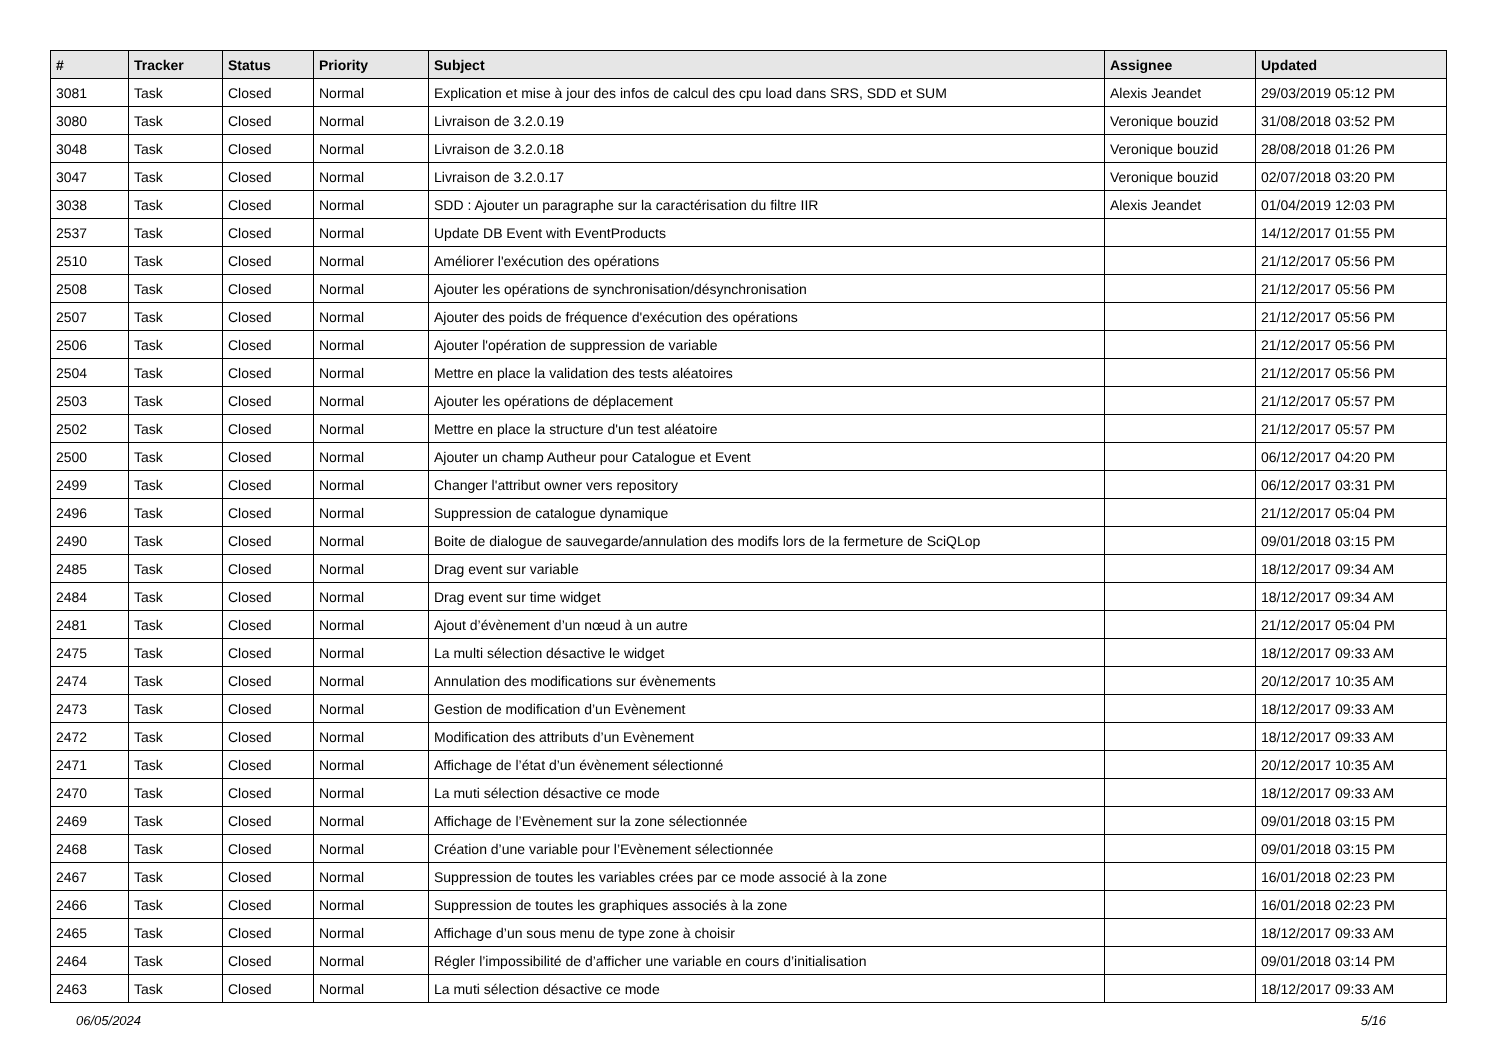| # | Tracker | Status | Priority | Subject | Assignee | Updated |
| --- | --- | --- | --- | --- | --- | --- |
| 3081 | Task | Closed | Normal | Explication et mise à jour des infos de calcul des cpu load dans SRS, SDD et SUM | Alexis Jeandet | 29/03/2019 05:12 PM |
| 3080 | Task | Closed | Normal | Livraison de 3.2.0.19 | Veronique bouzid | 31/08/2018 03:52 PM |
| 3048 | Task | Closed | Normal | Livraison de 3.2.0.18 | Veronique bouzid | 28/08/2018 01:26 PM |
| 3047 | Task | Closed | Normal | Livraison de 3.2.0.17 | Veronique bouzid | 02/07/2018 03:20 PM |
| 3038 | Task | Closed | Normal | SDD : Ajouter un paragraphe sur la caractérisation du filtre IIR | Alexis Jeandet | 01/04/2019 12:03 PM |
| 2537 | Task | Closed | Normal | Update DB Event with EventProducts | | 14/12/2017 01:55 PM |
| 2510 | Task | Closed | Normal | Améliorer l'exécution des opérations | | 21/12/2017 05:56 PM |
| 2508 | Task | Closed | Normal | Ajouter les opérations de synchronisation/désynchronisation | | 21/12/2017 05:56 PM |
| 2507 | Task | Closed | Normal | Ajouter des poids de fréquence d'exécution des opérations | | 21/12/2017 05:56 PM |
| 2506 | Task | Closed | Normal | Ajouter l'opération de suppression de variable | | 21/12/2017 05:56 PM |
| 2504 | Task | Closed | Normal | Mettre en place la validation des tests aléatoires | | 21/12/2017 05:56 PM |
| 2503 | Task | Closed | Normal | Ajouter les opérations de déplacement | | 21/12/2017 05:57 PM |
| 2502 | Task | Closed | Normal | Mettre en place la structure d'un test aléatoire | | 21/12/2017 05:57 PM |
| 2500 | Task | Closed | Normal | Ajouter un champ Autheur pour Catalogue et Event | | 06/12/2017 04:20 PM |
| 2499 | Task | Closed | Normal | Changer l'attribut owner vers repository | | 06/12/2017 03:31 PM |
| 2496 | Task | Closed | Normal | Suppression de catalogue dynamique | | 21/12/2017 05:04 PM |
| 2490 | Task | Closed | Normal | Boite de dialogue de sauvegarde/annulation des modifs lors de la fermeture de SciQLop | | 09/01/2018 03:15 PM |
| 2485 | Task | Closed | Normal | Drag event sur variable | | 18/12/2017 09:34 AM |
| 2484 | Task | Closed | Normal | Drag event sur time widget | | 18/12/2017 09:34 AM |
| 2481 | Task | Closed | Normal | Ajout d’évènement d’un nœud à un autre | | 21/12/2017 05:04 PM |
| 2475 | Task | Closed | Normal | La multi sélection désactive le widget | | 18/12/2017 09:33 AM |
| 2474 | Task | Closed | Normal | Annulation des modifications sur évènements | | 20/12/2017 10:35 AM |
| 2473 | Task | Closed | Normal | Gestion de modification d’un Evènement | | 18/12/2017 09:33 AM |
| 2472 | Task | Closed | Normal | Modification des attributs d’un Evènement | | 18/12/2017 09:33 AM |
| 2471 | Task | Closed | Normal | Affichage de l’état d’un évènement sélectionné | | 20/12/2017 10:35 AM |
| 2470 | Task | Closed | Normal | La muti sélection désactive ce mode | | 18/12/2017 09:33 AM |
| 2469 | Task | Closed | Normal | Affichage de l’Evènement sur la zone sélectionnée | | 09/01/2018 03:15 PM |
| 2468 | Task | Closed | Normal | Création d’une variable pour l’Evènement sélectionnée | | 09/01/2018 03:15 PM |
| 2467 | Task | Closed | Normal | Suppression de toutes les variables crées par ce mode associé à la zone | | 16/01/2018 02:23 PM |
| 2466 | Task | Closed | Normal | Suppression de toutes les graphiques associés à la zone | | 16/01/2018 02:23 PM |
| 2465 | Task | Closed | Normal | Affichage d’un sous menu de type zone à choisir | | 18/12/2017 09:33 AM |
| 2464 | Task | Closed | Normal | Régler l’impossibilité de d’afficher une variable en cours d’initialisation | | 09/01/2018 03:14 PM |
| 2463 | Task | Closed | Normal | La muti sélection désactive ce mode | | 18/12/2017 09:33 AM |
06/05/2024 5/16